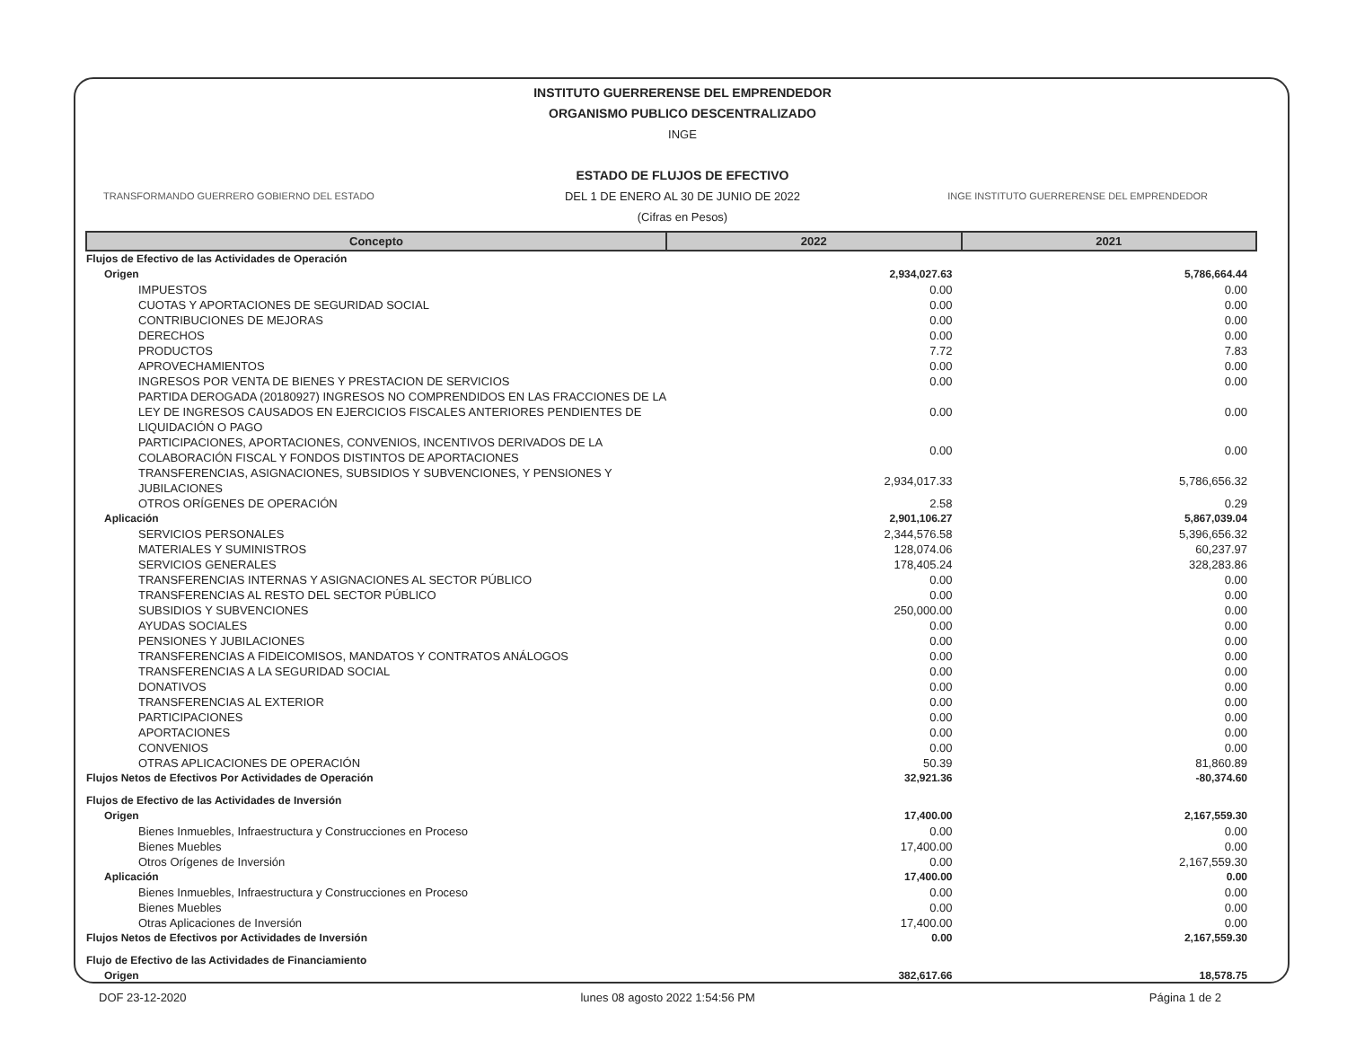INSTITUTO GUERRERENSE DEL EMPRENDEDOR
ORGANISMO PUBLICO DESCENTRALIZADO
INGE
ESTADO DE FLUJOS DE EFECTIVO
DEL 1 DE ENERO AL 30 DE JUNIO DE 2022
(Cifras en Pesos)
TRANSFORMANDO GUERRERO GOBIERNO DEL ESTADO INGE INSTITUTO GUERRERENSE DEL EMPRENDEDOR
| Concepto | 2022 | 2021 |
| --- | --- | --- |
| Flujos de Efectivo de las Actividades de Operación | | |
| Origen | 2,934,027.63 | 5,786,664.44 |
| IMPUESTOS | 0.00 | 0.00 |
| CUOTAS Y APORTACIONES DE SEGURIDAD SOCIAL | 0.00 | 0.00 |
| CONTRIBUCIONES DE MEJORAS | 0.00 | 0.00 |
| DERECHOS | 0.00 | 0.00 |
| PRODUCTOS | 7.72 | 7.83 |
| APROVECHAMIENTOS | 0.00 | 0.00 |
| INGRESOS POR VENTA DE BIENES Y PRESTACION DE SERVICIOS | 0.00 | 0.00 |
| PARTIDA DEROGADA (20180927) INGRESOS NO COMPRENDIDOS EN LAS FRACCIONES DE LA LEY DE INGRESOS CAUSADOS EN EJERCICIOS FISCALES ANTERIORES PENDIENTES DE LIQUIDACIÓN O PAGO | 0.00 | 0.00 |
| PARTICIPACIONES, APORTACIONES, CONVENIOS, INCENTIVOS DERIVADOS DE LA COLABORACIÓN FISCAL Y FONDOS DISTINTOS DE APORTACIONES | 0.00 | 0.00 |
| TRANSFERENCIAS, ASIGNACIONES, SUBSIDIOS Y SUBVENCIONES, Y PENSIONES Y JUBILACIONES | 2,934,017.33 | 5,786,656.32 |
| OTROS ORÍGENES DE OPERACIÓN | 2.58 | 0.29 |
| Aplicación | 2,901,106.27 | 5,867,039.04 |
| SERVICIOS PERSONALES | 2,344,576.58 | 5,396,656.32 |
| MATERIALES Y SUMINISTROS | 128,074.06 | 60,237.97 |
| SERVICIOS GENERALES | 178,405.24 | 328,283.86 |
| TRANSFERENCIAS INTERNAS Y ASIGNACIONES AL SECTOR PÚBLICO | 0.00 | 0.00 |
| TRANSFERENCIAS AL RESTO DEL SECTOR PÚBLICO | 0.00 | 0.00 |
| SUBSIDIOS Y SUBVENCIONES | 250,000.00 | 0.00 |
| AYUDAS SOCIALES | 0.00 | 0.00 |
| PENSIONES Y JUBILACIONES | 0.00 | 0.00 |
| TRANSFERENCIAS A FIDEICOMISOS, MANDATOS Y CONTRATOS ANÁLOGOS | 0.00 | 0.00 |
| TRANSFERENCIAS A LA SEGURIDAD SOCIAL | 0.00 | 0.00 |
| DONATIVOS | 0.00 | 0.00 |
| TRANSFERENCIAS AL EXTERIOR | 0.00 | 0.00 |
| PARTICIPACIONES | 0.00 | 0.00 |
| APORTACIONES | 0.00 | 0.00 |
| CONVENIOS | 0.00 | 0.00 |
| OTRAS APLICACIONES DE OPERACIÓN | 50.39 | 81,860.89 |
| Flujos Netos de Efectivos Por Actividades de Operación | 32,921.36 | -80,374.60 |
| Flujos de Efectivo de las Actividades de Inversión | | |
| Origen | 17,400.00 | 2,167,559.30 |
| Bienes Inmuebles, Infraestructura y Construcciones en Proceso | 0.00 | 0.00 |
| Bienes Muebles | 17,400.00 | 0.00 |
| Otros Orígenes de Inversión | 0.00 | 2,167,559.30 |
| Aplicación | 17,400.00 | 0.00 |
| Bienes Inmuebles, Infraestructura y Construcciones en Proceso | 0.00 | 0.00 |
| Bienes Muebles | 0.00 | 0.00 |
| Otras Aplicaciones de Inversión | 17,400.00 | 0.00 |
| Flujos Netos de Efectivos por Actividades de Inversión | 0.00 | 2,167,559.30 |
| Flujo de Efectivo de las Actividades de Financiamiento | | |
| Origen | 382,617.66 | 18,578.75 |
DOF 23-12-2020 lunes 08 agosto 2022 1:54:56 PM Página 1 de 2